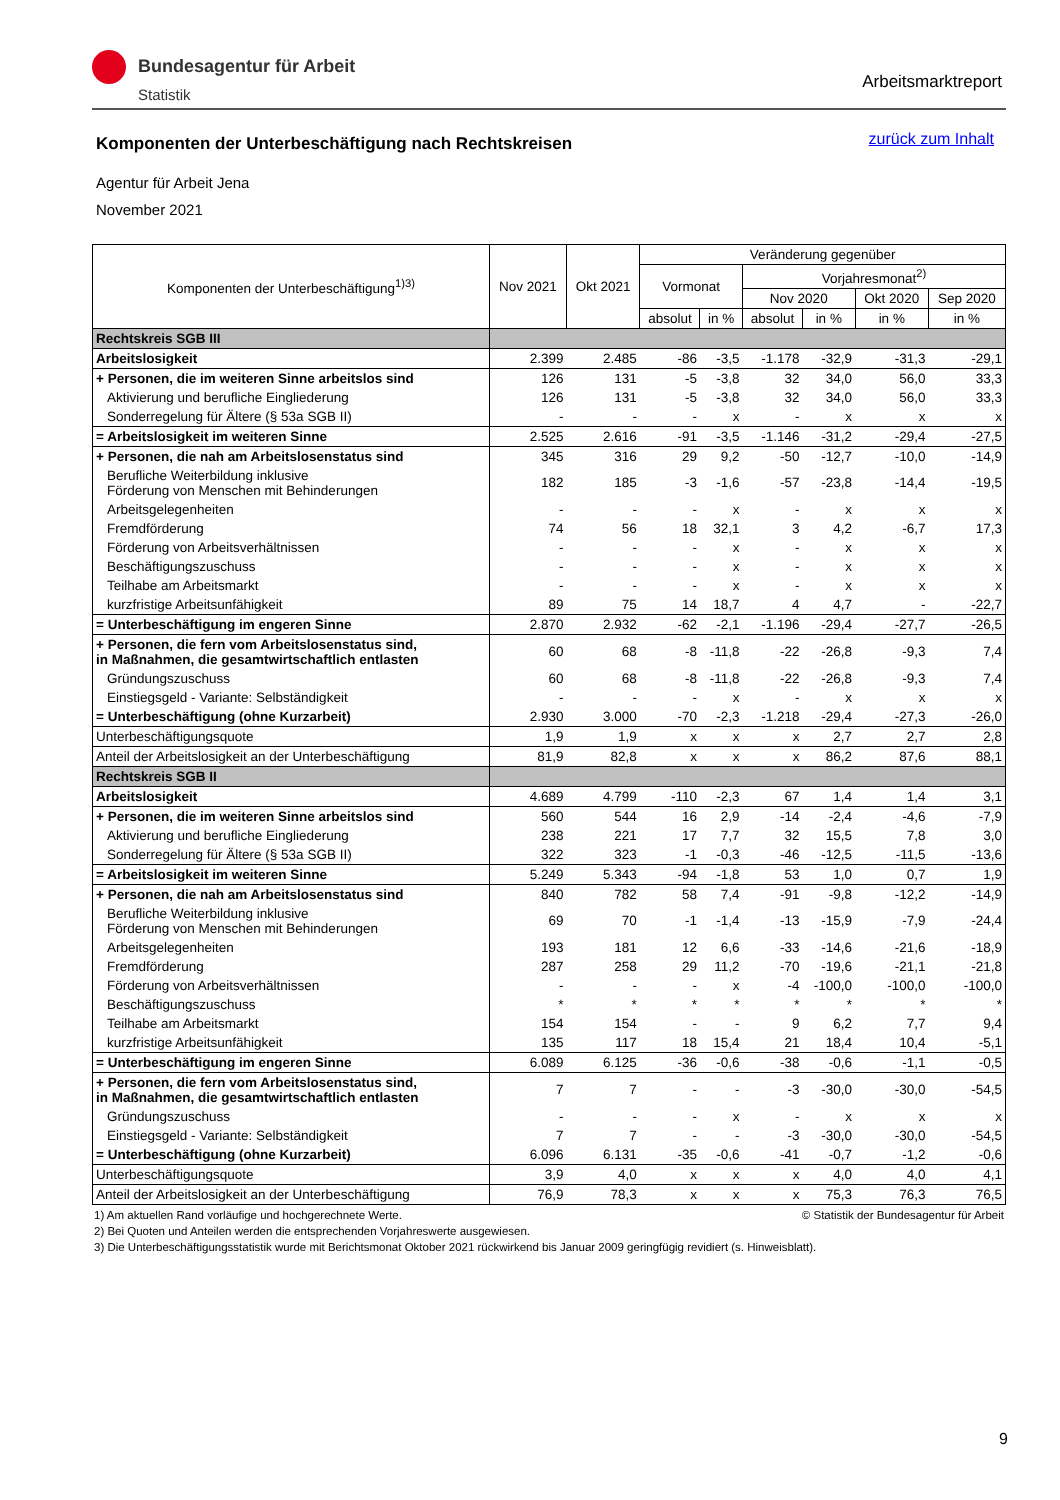Bundesagentur für Arbeit
Statistik
Arbeitsmarktreport
zurück zum Inhalt
Komponenten der Unterbeschäftigung nach Rechtskreisen
Agentur für Arbeit Jena
November 2021
| Komponenten der Unterbeschäftigung<sup>1)3)</sup> | Nov 2021 | Okt 2021 | Veränderung gegenüber | | | | | |
| --- | --- | --- | --- | --- | --- | --- | --- | --- |
| | | | Vormonat | | Vorjahresmonat<sup>2)</sup> | | | |
| | | | | | Nov 2020 | | Okt 2020 | Sep 2020 |
| | | | absolut | in % | absolut | in % | in % | in % |
| Rechtskreis SGB III | | | | | | | | |
| Arbeitslosigkeit | 2.399 | 2.485 | -86 | -3,5 | -1.178 | -32,9 | -31,3 | -29,1 |
| + Personen, die im weiteren Sinne arbeitslos sind | 126 | 131 | -5 | -3,8 | 32 | 34,0 | 56,0 | 33,3 |
| Aktivierung und berufliche Eingliederung | 126 | 131 | -5 | -3,8 | 32 | 34,0 | 56,0 | 33,3 |
| Sonderregelung für Ältere (§ 53a SGB II) | - | - | - | x | - | x | x | x |
| = Arbeitslosigkeit im weiteren Sinne | 2.525 | 2.616 | -91 | -3,5 | -1.146 | -31,2 | -29,4 | -27,5 |
| + Personen, die nah am Arbeitslosenstatus sind | 345 | 316 | 29 | 9,2 | -50 | -12,7 | -10,0 | -14,9 |
| Berufliche Weiterbildung inklusive Förderung von Menschen mit Behinderungen | 182 | 185 | -3 | -1,6 | -57 | -23,8 | -14,4 | -19,5 |
| Arbeitsgelegenheiten | - | - | - | x | - | x | x | x |
| Fremdförderung | 74 | 56 | 18 | 32,1 | 3 | 4,2 | -6,7 | 17,3 |
| Förderung von Arbeitsverhältnissen | - | - | - | x | - | x | x | x |
| Beschäftigungszuschuss | - | - | - | x | - | x | x | x |
| Teilhabe am Arbeitsmarkt | - | - | - | x | - | x | x | x |
| kurzfristige Arbeitsunfähigkeit | 89 | 75 | 14 | 18,7 | 4 | 4,7 | - | -22,7 |
| = Unterbeschäftigung im engeren Sinne | 2.870 | 2.932 | -62 | -2,1 | -1.196 | -29,4 | -27,7 | -26,5 |
| + Personen, die fern vom Arbeitslosenstatus sind, in Maßnahmen, die gesamtwirtschaftlich entlasten | 60 | 68 | -8 | -11,8 | -22 | -26,8 | -9,3 | 7,4 |
| Gründungszuschuss | 60 | 68 | -8 | -11,8 | -22 | -26,8 | -9,3 | 7,4 |
| Einstiegsgeld - Variante: Selbständigkeit | - | - | - | x | - | x | x | x |
| = Unterbeschäftigung (ohne Kurzarbeit) | 2.930 | 3.000 | -70 | -2,3 | -1.218 | -29,4 | -27,3 | -26,0 |
| Unterbeschäftigungsquote | 1,9 | 1,9 | x | x | x | 2,7 | 2,7 | 2,8 |
| Anteil der Arbeitslosigkeit an der Unterbeschäftigung | 81,9 | 82,8 | x | x | x | 86,2 | 87,6 | 88,1 |
| Rechtskreis SGB II | | | | | | | | |
| Arbeitslosigkeit | 4.689 | 4.799 | -110 | -2,3 | 67 | 1,4 | 1,4 | 3,1 |
| + Personen, die im weiteren Sinne arbeitslos sind | 560 | 544 | 16 | 2,9 | -14 | -2,4 | -4,6 | -7,9 |
| Aktivierung und berufliche Eingliederung | 238 | 221 | 17 | 7,7 | 32 | 15,5 | 7,8 | 3,0 |
| Sonderregelung für Ältere (§ 53a SGB II) | 322 | 323 | -1 | -0,3 | -46 | -12,5 | -11,5 | -13,6 |
| = Arbeitslosigkeit im weiteren Sinne | 5.249 | 5.343 | -94 | -1,8 | 53 | 1,0 | 0,7 | 1,9 |
| + Personen, die nah am Arbeitslosenstatus sind | 840 | 782 | 58 | 7,4 | -91 | -9,8 | -12,2 | -14,9 |
| Berufliche Weiterbildung inklusive Förderung von Menschen mit Behinderungen | 69 | 70 | -1 | -1,4 | -13 | -15,9 | -7,9 | -24,4 |
| Arbeitsgelegenheiten | 193 | 181 | 12 | 6,6 | -33 | -14,6 | -21,6 | -18,9 |
| Fremdförderung | 287 | 258 | 29 | 11,2 | -70 | -19,6 | -21,1 | -21,8 |
| Förderung von Arbeitsverhältnissen | - | - | - | x | -4 | -100,0 | -100,0 | -100,0 |
| Beschäftigungszuschuss | * | * | * | * | * | * | * | * |
| Teilhabe am Arbeitsmarkt | 154 | 154 | - | - | 9 | 6,2 | 7,7 | 9,4 |
| kurzfristige Arbeitsunfähigkeit | 135 | 117 | 18 | 15,4 | 21 | 18,4 | 10,4 | -5,1 |
| = Unterbeschäftigung im engeren Sinne | 6.089 | 6.125 | -36 | -0,6 | -38 | -0,6 | -1,1 | -0,5 |
| + Personen, die fern vom Arbeitslosenstatus sind, in Maßnahmen, die gesamtwirtschaftlich entlasten | 7 | 7 | - | - | -3 | -30,0 | -30,0 | -54,5 |
| Gründungszuschuss | - | - | - | x | - | x | x | x |
| Einstiegsgeld - Variante: Selbständigkeit | 7 | 7 | - | - | -3 | -30,0 | -30,0 | -54,5 |
| = Unterbeschäftigung (ohne Kurzarbeit) | 6.096 | 6.131 | -35 | -0,6 | -41 | -0,7 | -1,2 | -0,6 |
| Unterbeschäftigungsquote | 3,9 | 4,0 | x | x | x | 4,0 | 4,0 | 4,1 |
| Anteil der Arbeitslosigkeit an der Unterbeschäftigung | 76,9 | 78,3 | x | x | x | 75,3 | 76,3 | 76,5 |
1) Am aktuellen Rand vorläufige und hochgerechnete Werte. © Statistik der Bundesagentur für Arbeit
2) Bei Quoten und Anteilen werden die entsprechenden Vorjahreswerte ausgewiesen.
3) Die Unterbeschäftigungsstatistik wurde mit Berichtsmonat Oktober 2021 rückwirkend bis Januar 2009 geringfügig revidiert (s. Hinweisblatt).
9